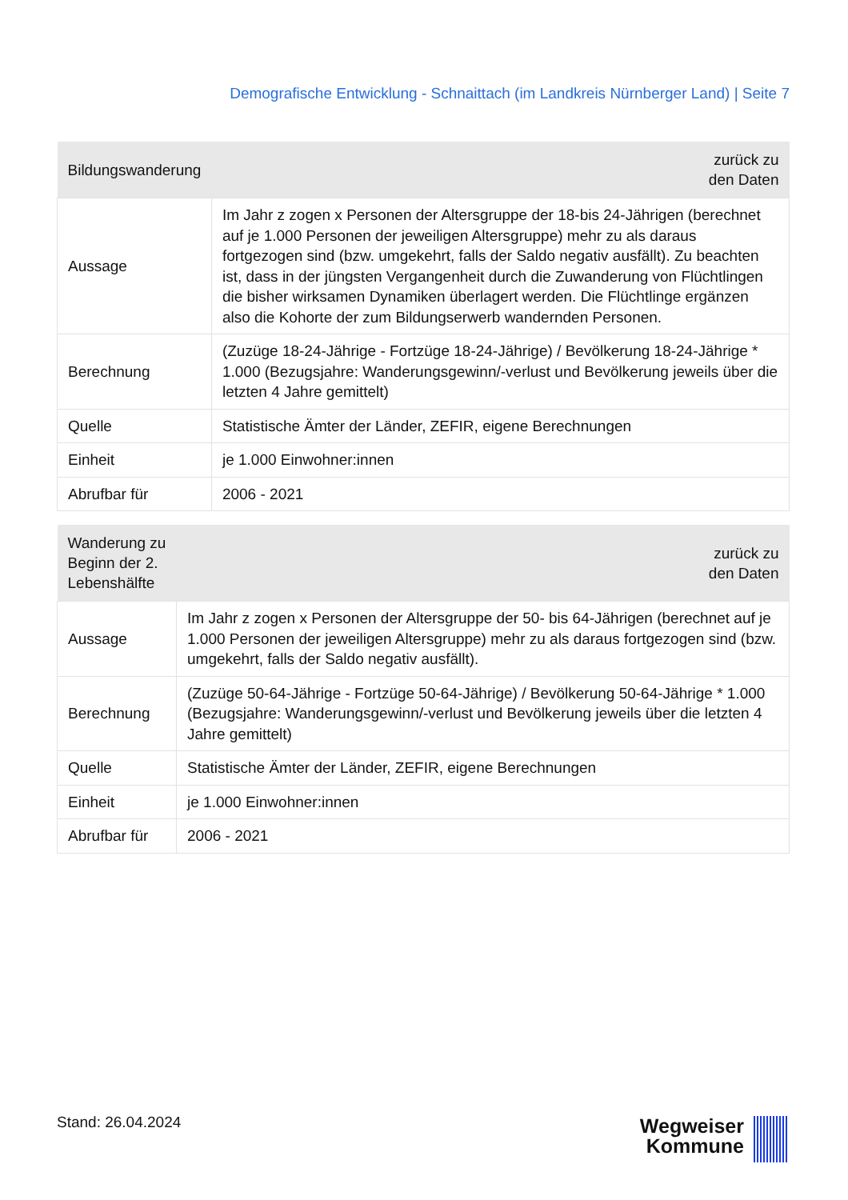Demografische Entwicklung - Schnaittach (im Landkreis Nürnberger Land) | Seite 7
| Bildungswanderung | zurück zu den Daten |
| --- | --- |
| Aussage | Im Jahr z zogen x Personen der Altersgruppe der 18-bis 24-Jährigen (berechnet auf je 1.000 Personen der jeweiligen Altersgruppe) mehr zu als daraus fortgezogen sind (bzw. umgekehrt, falls der Saldo negativ ausfällt). Zu beachten ist, dass in der jüngsten Vergangenheit durch die Zuwanderung von Flüchtlingen die bisher wirksamen Dynamiken überlagert werden. Die Flüchtlinge ergänzen also die Kohorte der zum Bildungserwerb wandernden Personen. |
| Berechnung | (Zuzüge 18-24-Jährige - Fortzüge 18-24-Jährige) / Bevölkerung 18-24-Jährige * 1.000 (Bezugsjahre: Wanderungsgewinn/-verlust und Bevölkerung jeweils über die letzten 4 Jahre gemittelt) |
| Quelle | Statistische Ämter der Länder, ZEFIR, eigene Berechnungen |
| Einheit | je 1.000 Einwohner:innen |
| Abrufbar für | 2006 - 2021 |
| Wanderung zu Beginn der 2. Lebenshälfte | zurück zu den Daten |
| --- | --- |
| Aussage | Im Jahr z zogen x Personen der Altersgruppe der 50- bis 64-Jährigen (berechnet auf je 1.000 Personen der jeweiligen Altersgruppe) mehr zu als daraus fortgezogen sind (bzw. umgekehrt, falls der Saldo negativ ausfällt). |
| Berechnung | (Zuzüge 50-64-Jährige - Fortzüge 50-64-Jährige) / Bevölkerung 50-64-Jährige * 1.000 (Bezugsjahre: Wanderungsgewinn/-verlust und Bevölkerung jeweils über die letzten 4 Jahre gemittelt) |
| Quelle | Statistische Ämter der Länder, ZEFIR, eigene Berechnungen |
| Einheit | je 1.000 Einwohner:innen |
| Abrufbar für | 2006 - 2021 |
Stand: 26.04.2024
Wegweiser
Kommune